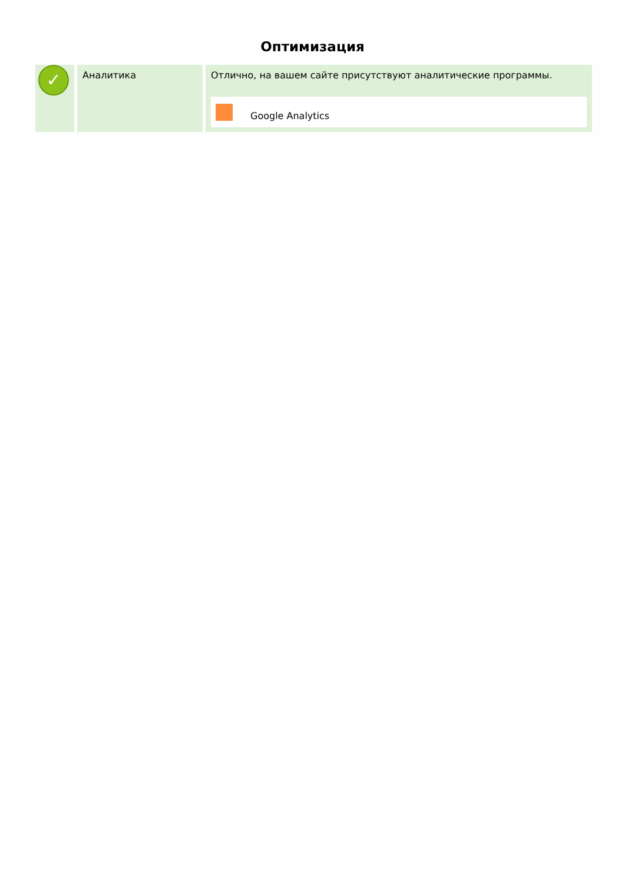Оптимизация
| ✓ | Аналитика | Отлично, на вашем сайте присутствуют аналитические программы. Google Analytics |